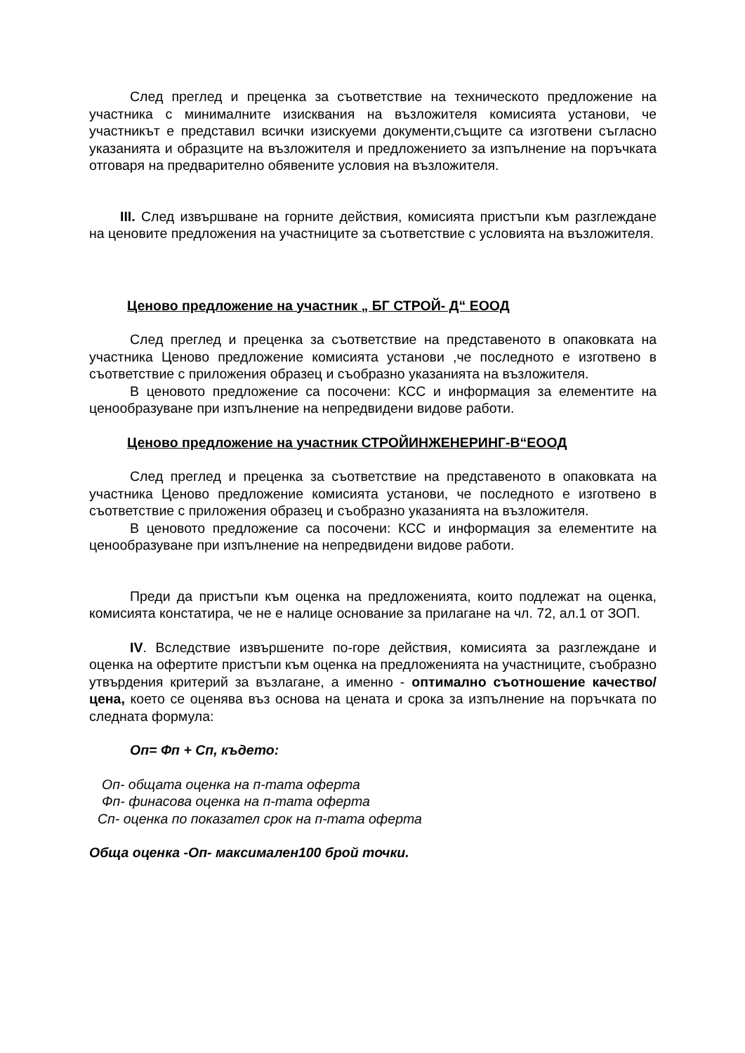След преглед и преценка за съответствие на техническото предложение на участника с минималните изисквания на възложителя комисията установи, че участникът е представил всички изискуеми документи,същите са изготвени съгласно указанията и образците на възложителя и предложението за изпълнение на поръчката отговаря на предварително обявените условия на възложителя.
III. След извършване на горните действия, комисията пристъпи към разглеждане на ценовите предложения на участниците за съответствие с условията на възложителя.
Ценово предложение на участник „ БГ СТРОЙ- Д“ ЕООД
След преглед и преценка за съответствие на представеното в опаковката на участника Ценово предложение комисията установи ,че последното е изготвено в съответствие с приложения образец и съобразно указанията на възложителя.
В ценовото предложение са посочени: КСС и информация за елементите на ценообразуване при изпълнение на непредвидени видове работи.
Ценово предложение на участник СТРОЙИНЖЕНЕРИНГ-В“ЕООД
След преглед и преценка за съответствие на представеното в опаковката на участника Ценово предложение комисията установи, че последното е изготвено в съответствие с приложения образец и съобразно указанията на възложителя.
В ценовото предложение са посочени: КСС и информация за елементите на ценообразуване при изпълнение на непредвидени видове работи.
Преди да пристъпи към оценка на предложенията, които подлежат на оценка, комисията констатира, че не е налице основание за прилагане на чл. 72, ал.1 от ЗОП.
IV. Вследствие извършените по-горе действия, комисията за разглеждане и оценка на офертите пристъпи към оценка на предложенията на участниците, съобразно утвърдения критерий за възлагане, а именно - оптимално съотношение качество/цена, което се оценява въз основа на цената и срока за изпълнение на поръчката по следната формула:
Оп= Фп + Сп, където:
Оп- общата оценка на п-тата оферта
Фп- финасова оценка на п-тата оферта
Сп- оценка по показател срок на п-тата оферта
Обща оценка -Оп- максимален100 брой точки.